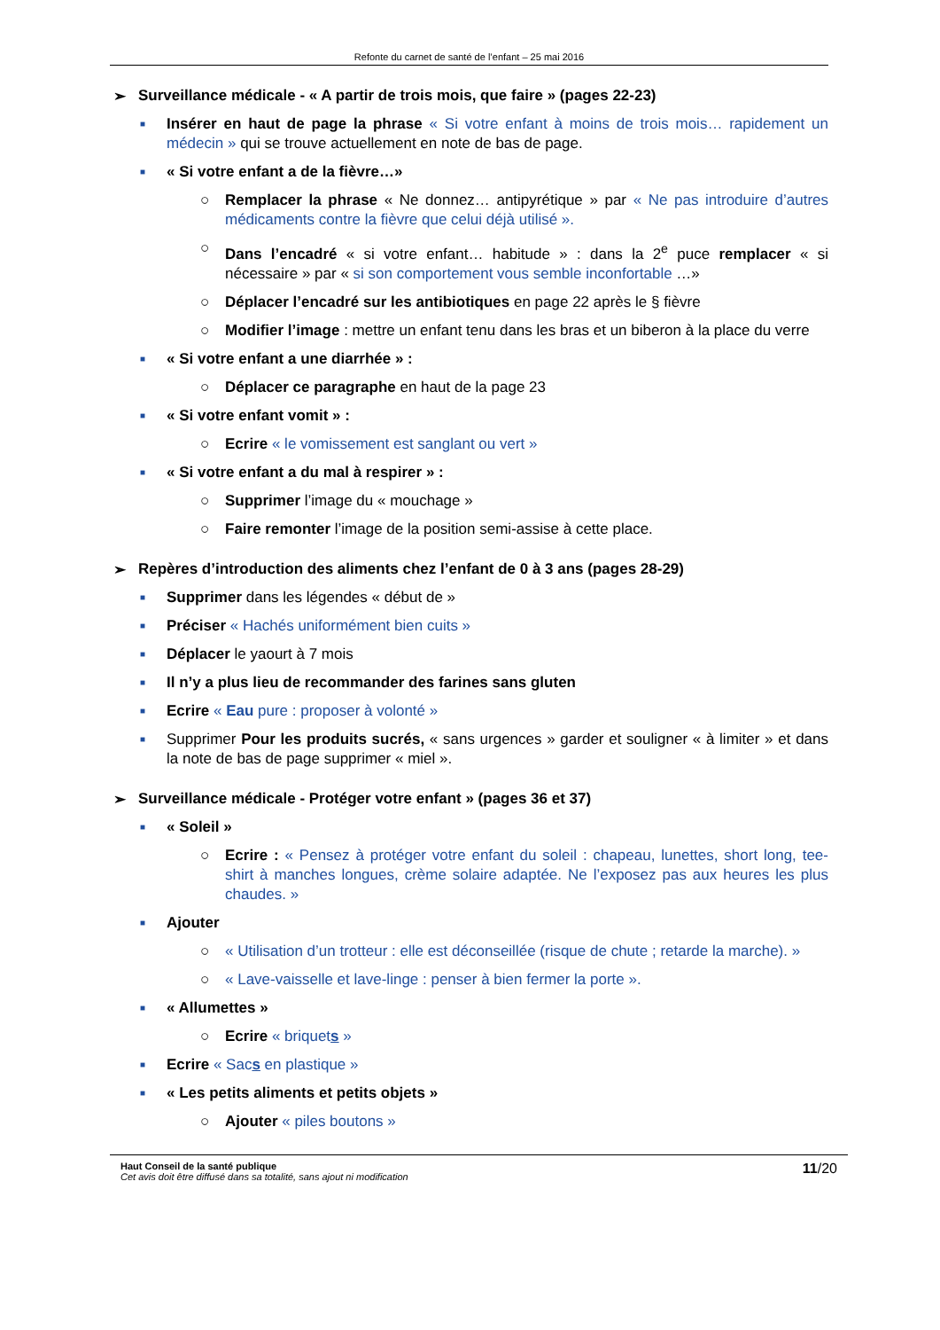Refonte du carnet de santé de l’enfant – 25 mai 2016
➢ Surveillance médicale - « A partir de trois mois, que faire » (pages 22-23)
■ Insérer en haut de page la phrase « Si votre enfant à moins de trois mois… rapidement un médecin » qui se trouve actuellement en note de bas de page.
■ « Si votre enfant a de la fièvre…»
○ Remplacer la phrase « Ne donnez… antipyrétique » par « Ne pas introduire d’autres médicaments contre la fièvre que celui déjà utilisé ».
○ Dans l’encadré « si votre enfant… habitude » : dans la 2<sup>e</sup> puce remplacer « si nécessaire » par « si son comportement vous semble inconfortable …»
○ Déplacer l’encadré sur les antibiotiques en page 22 après le § fièvre
○ Modifier l’image : mettre un enfant tenu dans les bras et un biberon à la place du verre
■ « Si votre enfant a une diarrhée » :
○ Déplacer ce paragraphe en haut de la page 23
■ « Si votre enfant vomit » :
○ Ecrire « le vomissement est sanglant ou vert »
■ « Si votre enfant a du mal à respirer » :
○ Supprimer l’image du « mouchage »
○ Faire remonter l’image de la position semi-assise à cette place.
➢ Repères d’introduction des aliments chez l’enfant de 0 à 3 ans (pages 28-29)
■ Supprimer dans les légendes « début de »
■ Préciser « Hachés uniformément bien cuits »
■ Déplacer le yaourt à 7 mois
■ Il n’y a plus lieu de recommander des farines sans gluten
■ Ecrire « Eau pure : proposer à volonté »
■ Supprimer Pour les produits sucrés, « sans urgences » garder et souligner « à limiter » et dans la note de bas de page supprimer « miel ».
➢ Surveillance médicale - Protéger votre enfant » (pages 36 et 37)
■ « Soleil »
○ Ecrire : « Pensez à protéger votre enfant du soleil : chapeau, lunettes, short long, tee-shirt à manches longues, crème solaire adaptée. Ne l’exposez pas aux heures les plus chaudes. »
■ Ajouter
○ « Utilisation d’un trotteur : elle est déconseillée (risque de chute ; retarde la marche). »
○ « Lave-vaisselle et lave-linge : penser à bien fermer la porte ».
■ « Allumettes »
○ Ecrire « briquets »
■ Ecrire « Sacs en plastique »
■ « Les petits aliments et petits objets »
○ Ajouter « piles boutons »
Haut Conseil de la santé publique
Cet avis doit être diffusé dans sa totalité, sans ajout ni modification
11/20